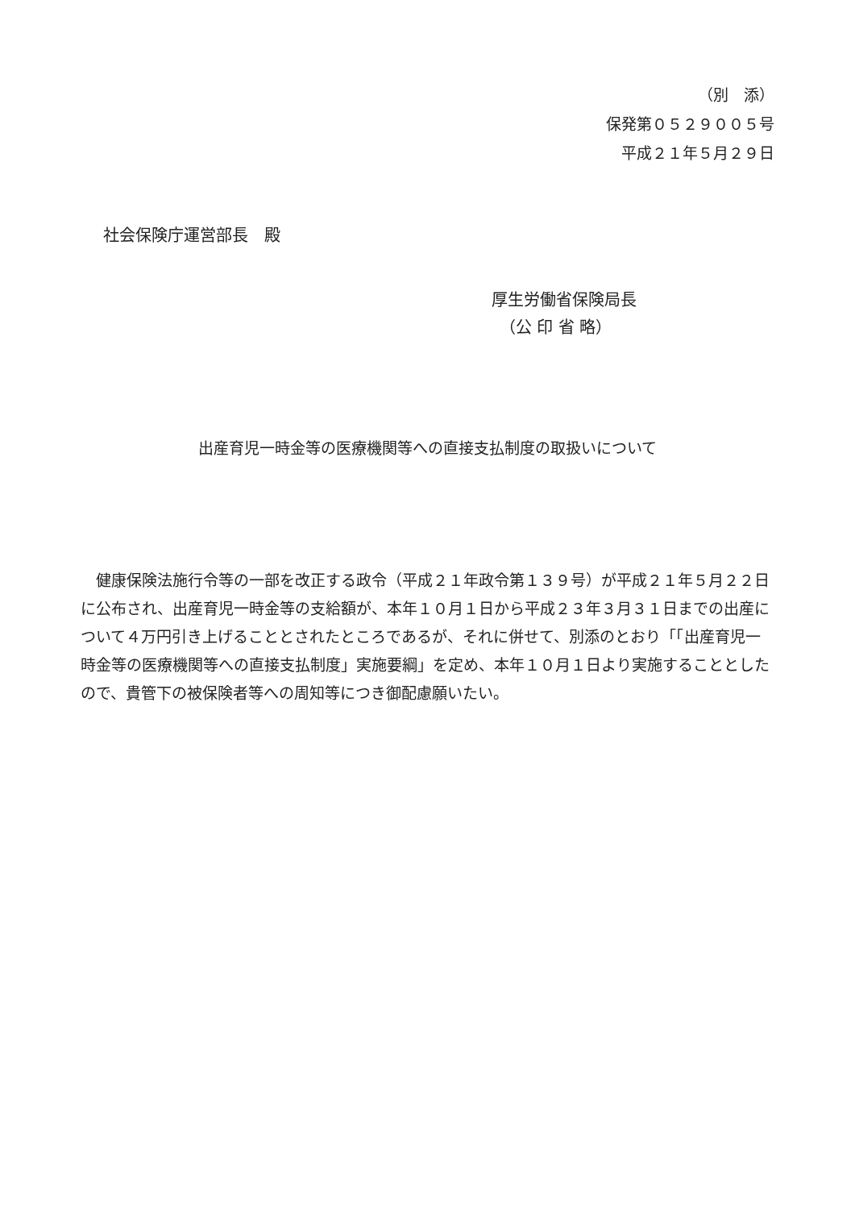（別　添）
保発第０５２９００５号
平成２１年５月２９日
社会保険庁運営部長　殿
厚生労働省保険局長
　（公 印 省 略）
出産育児一時金等の医療機関等への直接支払制度の取扱いについて
健康保険法施行令等の一部を改正する政令（平成２１年政令第１３９号）が平成２１年５月２２日に公布され、出産育児一時金等の支給額が、本年１０月１日から平成２３年３月３１日までの出産について４万円引き上げることとされたところであるが、それに併せて、別添のとおり「「出産育児一時金等の医療機関等への直接支払制度」実施要綱」を定め、本年１０月１日より実施することとしたので、貴管下の被保険者等への周知等につき御配慮願いたい。